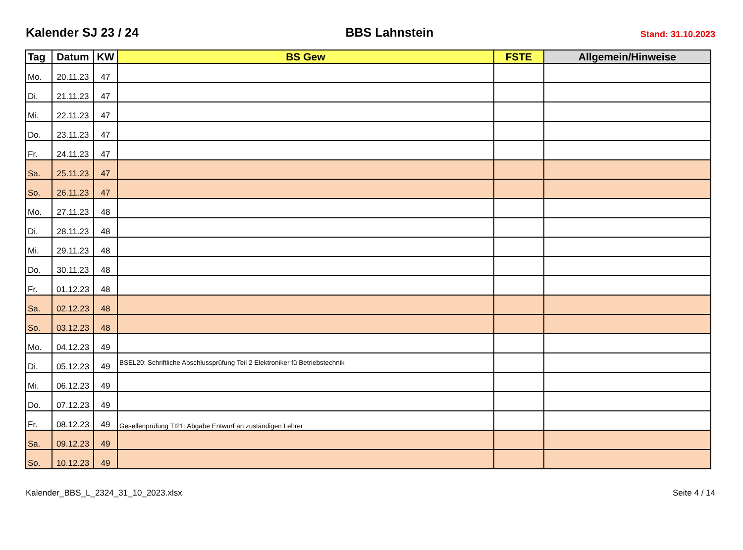Kalender SJ 23 / 24 BBS Lahnstein Stand: 31.10.2023
| Tag | Datum | KW | BS Gew | FSTE | Allgemein/Hinweise |
| --- | --- | --- | --- | --- | --- |
| Mo. | 20.11.23 | 47 | | | |
| Di. | 21.11.23 | 47 | | | |
| Mi. | 22.11.23 | 47 | | | |
| Do. | 23.11.23 | 47 | | | |
| Fr. | 24.11.23 | 47 | | | |
| Sa. | 25.11.23 | 47 | | | |
| So. | 26.11.23 | 47 | | | |
| Mo. | 27.11.23 | 48 | | | |
| Di. | 28.11.23 | 48 | | | |
| Mi. | 29.11.23 | 48 | | | |
| Do. | 30.11.23 | 48 | | | |
| Fr. | 01.12.23 | 48 | | | |
| Sa. | 02.12.23 | 48 | | | |
| So. | 03.12.23 | 48 | | | |
| Mo. | 04.12.23 | 49 | | | |
| Di. | 05.12.23 | 49 | BSEL20: Schriftliche Abschlussprüfung Teil 2 Elektroniker fü Betriebstechnik | | |
| Mi. | 06.12.23 | 49 | | | |
| Do. | 07.12.23 | 49 | | | |
| Fr. | 08.12.23 | 49 | Gesellenprüfung TI21: Abgabe Entwurf an zuständigen Lehrer | | |
| Sa. | 09.12.23 | 49 | | | |
| So. | 10.12.23 | 49 | | | |
Kalender_BBS_L_2324_31_10_2023.xlsx Seite 4 / 14